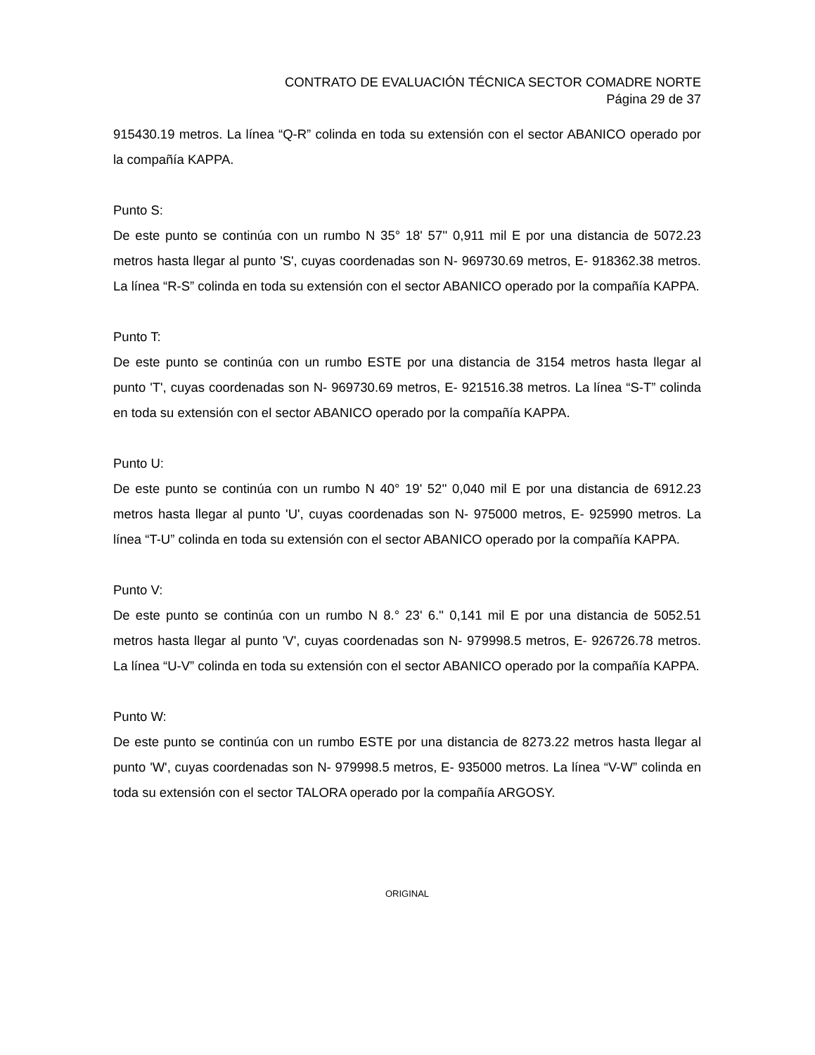CONTRATO DE EVALUACIÓN TÉCNICA SECTOR COMADRE NORTE
Página 29 de 37
915430.19 metros. La línea “Q-R” colinda en toda su extensión con el sector ABANICO operado por la compañía KAPPA.
Punto S:
De este punto se continúa con un rumbo N 35° 18' 57'' 0,911 mil E por una distancia de 5072.23 metros hasta llegar al punto 'S', cuyas coordenadas son N- 969730.69 metros, E- 918362.38 metros. La línea “R-S” colinda en toda su extensión con el sector ABANICO operado por la compañía KAPPA.
Punto T:
De este punto se continúa con un rumbo ESTE por una distancia de 3154 metros hasta llegar al punto 'T', cuyas coordenadas son N- 969730.69 metros, E- 921516.38 metros. La línea “S-T” colinda en toda su extensión con el sector ABANICO operado por la compañía KAPPA.
Punto U:
De este punto se continúa con un rumbo N 40° 19' 52'' 0,040 mil E por una distancia de 6912.23 metros hasta llegar al punto 'U', cuyas coordenadas son N- 975000 metros, E- 925990 metros. La línea “T-U” colinda en toda su extensión con el sector ABANICO operado por la compañía KAPPA.
Punto V:
De este punto se continúa con un rumbo N 8.° 23' 6.'' 0,141 mil E por una distancia de 5052.51 metros hasta llegar al punto 'V', cuyas coordenadas son N- 979998.5 metros, E- 926726.78 metros. La línea “U-V” colinda en toda su extensión con el sector ABANICO operado por la compañía KAPPA.
Punto W:
De este punto se continúa con un rumbo ESTE por una distancia de 8273.22 metros hasta llegar al punto 'W', cuyas coordenadas son N- 979998.5 metros, E- 935000 metros. La línea “V-W” colinda en toda su extensión con el sector TALORA operado por la compañía ARGOSY.
ORIGINAL